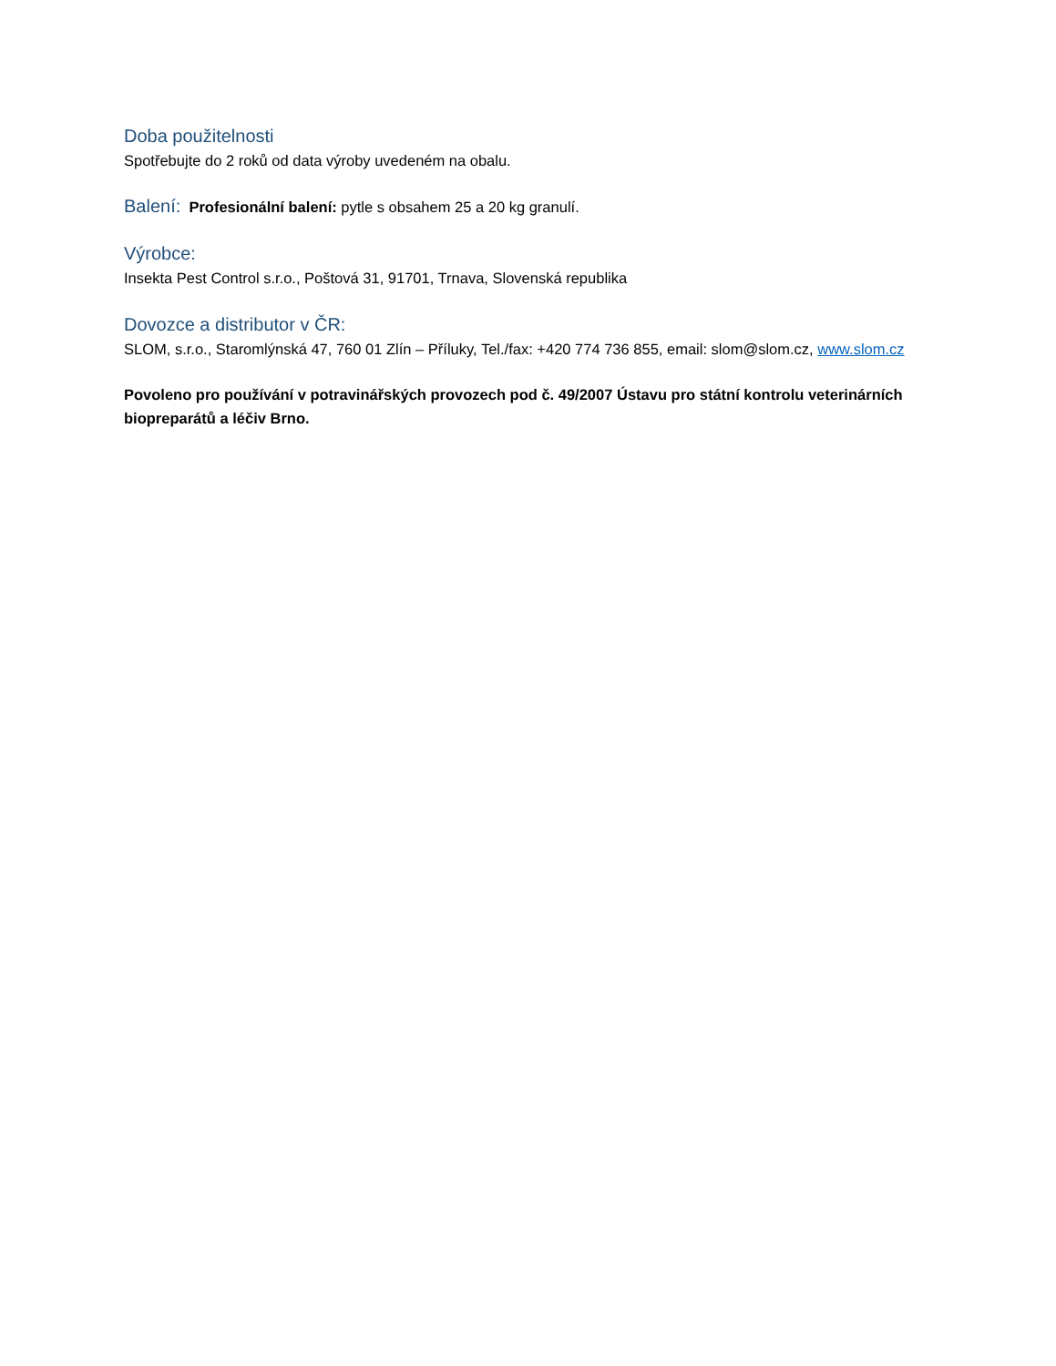Doba použitelnosti
Spotřebujte do 2 roků od data výroby uvedeném na obalu.
Balení: Profesionální balení: pytle s obsahem 25 a 20 kg granulí.
Výrobce:
Insekta Pest Control s.r.o., Poštová 31, 91701, Trnava, Slovenská republika
Dovozce a distributor v ČR:
SLOM, s.r.o., Staromlýnská 47, 760 01 Zlín – Příluky, Tel./fax: +420 774 736 855, email: slom@slom.cz, www.slom.cz
Povoleno pro používání v potravinářských provozech pod č. 49/2007 Ústavu pro státní kontrolu veterinárních biopreparátů a léčiv Brno.